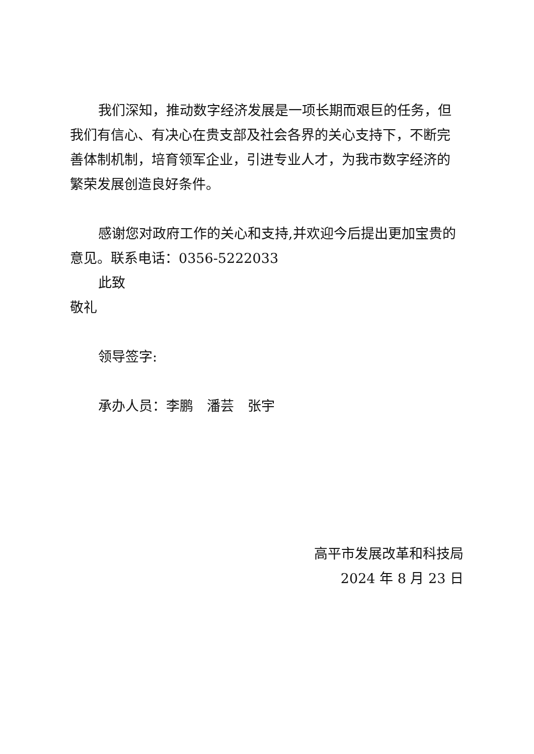我们深知，推动数字经济发展是一项长期而艰巨的任务，但我们有信心、有决心在贵支部及社会各界的关心支持下，不断完善体制机制，培育领军企业，引进专业人才，为我市数字经济的繁荣发展创造良好条件。
感谢您对政府工作的关心和支持,并欢迎今后提出更加宝贵的意见。联系电话：0356-5222033
此致
敬礼
领导签字:
承办人员：李鹏　潘芸　张宇
高平市发展改革和科技局
2024 年 8 月 23 日